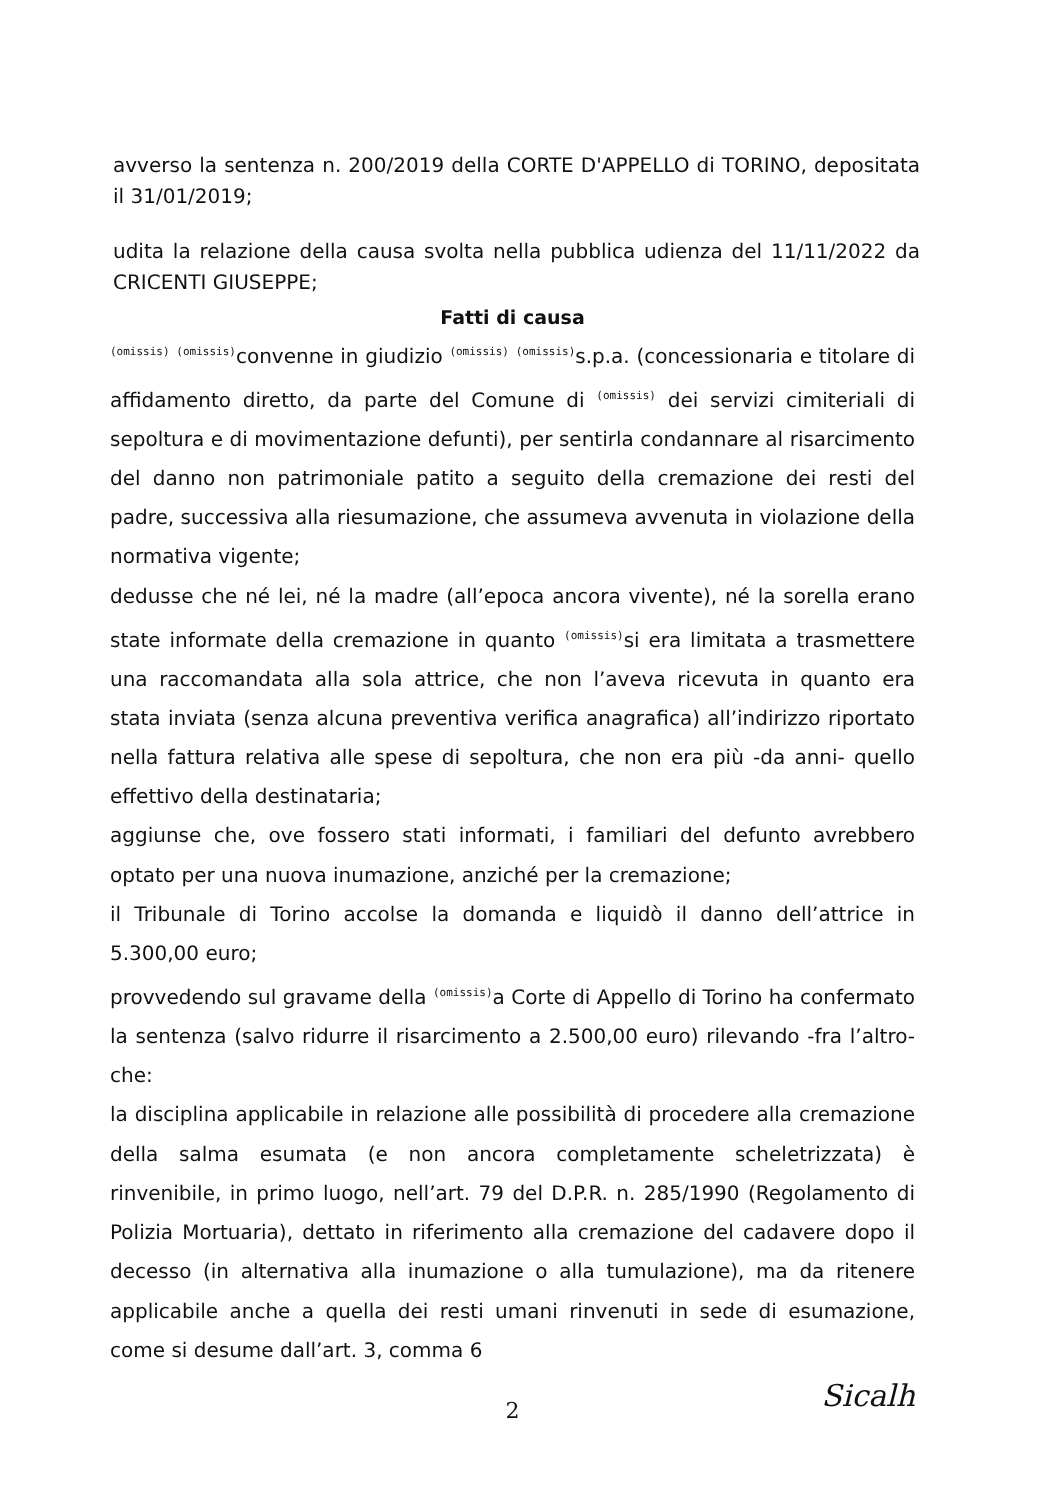avverso la sentenza n. 200/2019 della CORTE D'APPELLO di TORINO, depositata il 31/01/2019;
udita la relazione della causa svolta nella pubblica udienza del 11/11/2022 da CRICENTI GIUSEPPE;
Fatti di causa
(omissis) (omissis) convenne in giudizio (omissis) (omissis) s.p.a. (concessionaria e titolare di affidamento diretto, da parte del Comune di (omissis) dei servizi cimiteriali di sepoltura e di movimentazione defunti), per sentirla condannare al risarcimento del danno non patrimoniale patito a seguito della cremazione dei resti del padre, successiva alla riesumazione, che assumeva avvenuta in violazione della normativa vigente;
dedusse che né lei, né la madre (all’epoca ancora vivente), né la sorella erano state informate della cremazione in quanto (omissis) si era limitata a trasmettere una raccomandata alla sola attrice, che non l’aveva ricevuta in quanto era stata inviata (senza alcuna preventiva verifica anagrafica) all’indirizzo riportato nella fattura relativa alle spese di sepoltura, che non era più -da anni- quello effettivo della destinataria;
aggiunse che, ove fossero stati informati, i familiari del defunto avrebbero optato per una nuova inumazione, anziché per la cremazione;
il Tribunale di Torino accolse la domanda e liquidò il danno dell’attrice in 5.300,00 euro;
provvedendo sul gravame della (omissis) a Corte di Appello di Torino ha confermato la sentenza (salvo ridurre il risarcimento a 2.500,00 euro) rilevando -fra l’altro- che:
la disciplina applicabile in relazione alle possibilità di procedere alla cremazione della salma esumata (e non ancora completamente scheletrizzata) è rinvenibile, in primo luogo, nell’art. 79 del D.P.R. n. 285/1990 (Regolamento di Polizia Mortuaria), dettato in riferimento alla cremazione del cadavere dopo il decesso (in alternativa alla inumazione o alla tumulazione), ma da ritenere applicabile anche a quella dei resti umani rinvenuti in sede di esumazione, come si desume dall’art. 3, comma 6
2 Sicalh